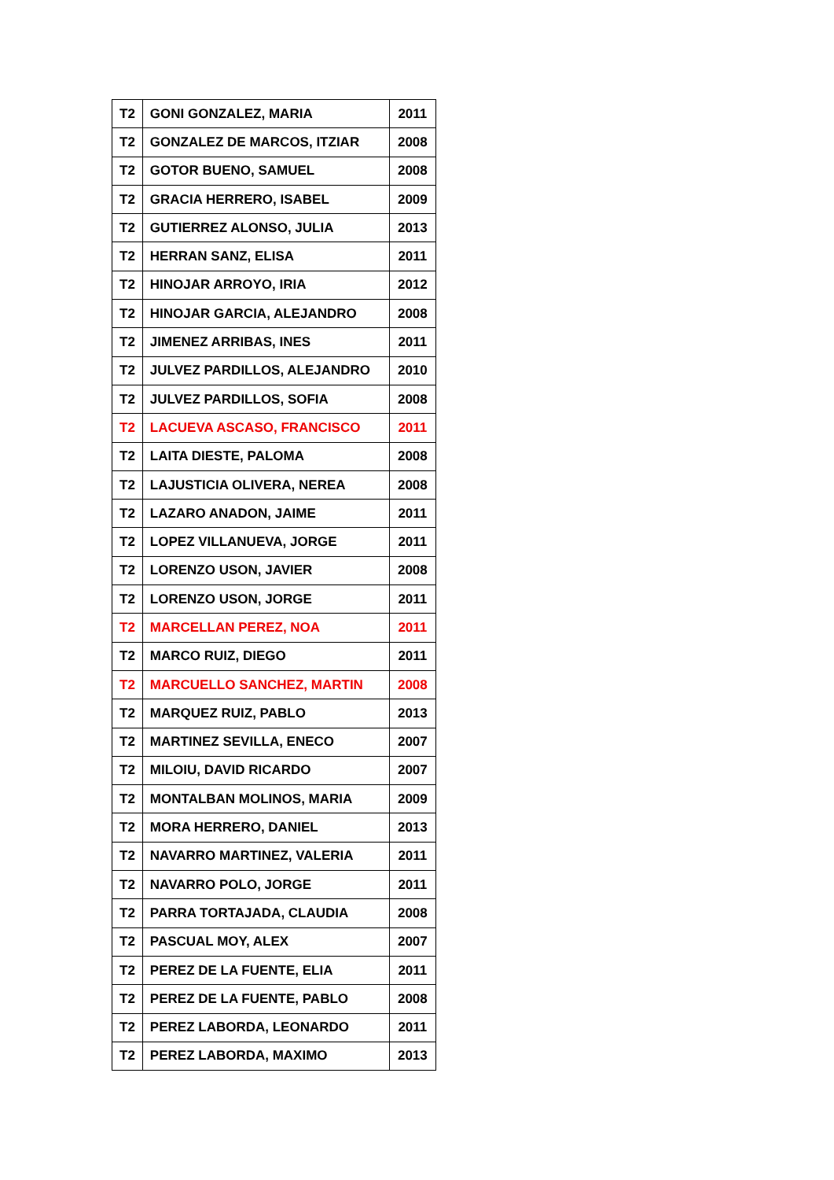| T2 | GONI GONZALEZ, MARIA | 2011 |
| T2 | GONZALEZ DE MARCOS, ITZIAR | 2008 |
| T2 | GOTOR BUENO, SAMUEL | 2008 |
| T2 | GRACIA HERRERO, ISABEL | 2009 |
| T2 | GUTIERREZ ALONSO, JULIA | 2013 |
| T2 | HERRAN SANZ, ELISA | 2011 |
| T2 | HINOJAR ARROYO, IRIA | 2012 |
| T2 | HINOJAR GARCIA, ALEJANDRO | 2008 |
| T2 | JIMENEZ ARRIBAS, INES | 2011 |
| T2 | JULVEZ PARDILLOS, ALEJANDRO | 2010 |
| T2 | JULVEZ PARDILLOS, SOFIA | 2008 |
| T2 | LACUEVA ASCASO, FRANCISCO | 2011 |
| T2 | LAITA DIESTE, PALOMA | 2008 |
| T2 | LAJUSTICIA OLIVERA, NEREA | 2008 |
| T2 | LAZARO ANADON, JAIME | 2011 |
| T2 | LOPEZ VILLANUEVA, JORGE | 2011 |
| T2 | LORENZO USON, JAVIER | 2008 |
| T2 | LORENZO USON, JORGE | 2011 |
| T2 | MARCELLAN PEREZ, NOA | 2011 |
| T2 | MARCO RUIZ, DIEGO | 2011 |
| T2 | MARCUELLO SANCHEZ, MARTIN | 2008 |
| T2 | MARQUEZ RUIZ, PABLO | 2013 |
| T2 | MARTINEZ SEVILLA, ENECO | 2007 |
| T2 | MILOIU, DAVID RICARDO | 2007 |
| T2 | MONTALBAN MOLINOS, MARIA | 2009 |
| T2 | MORA HERRERO, DANIEL | 2013 |
| T2 | NAVARRO MARTINEZ, VALERIA | 2011 |
| T2 | NAVARRO POLO, JORGE | 2011 |
| T2 | PARRA TORTAJADA, CLAUDIA | 2008 |
| T2 | PASCUAL MOY, ALEX | 2007 |
| T2 | PEREZ DE LA FUENTE, ELIA | 2011 |
| T2 | PEREZ DE LA FUENTE, PABLO | 2008 |
| T2 | PEREZ LABORDA, LEONARDO | 2011 |
| T2 | PEREZ LABORDA, MAXIMO | 2013 |